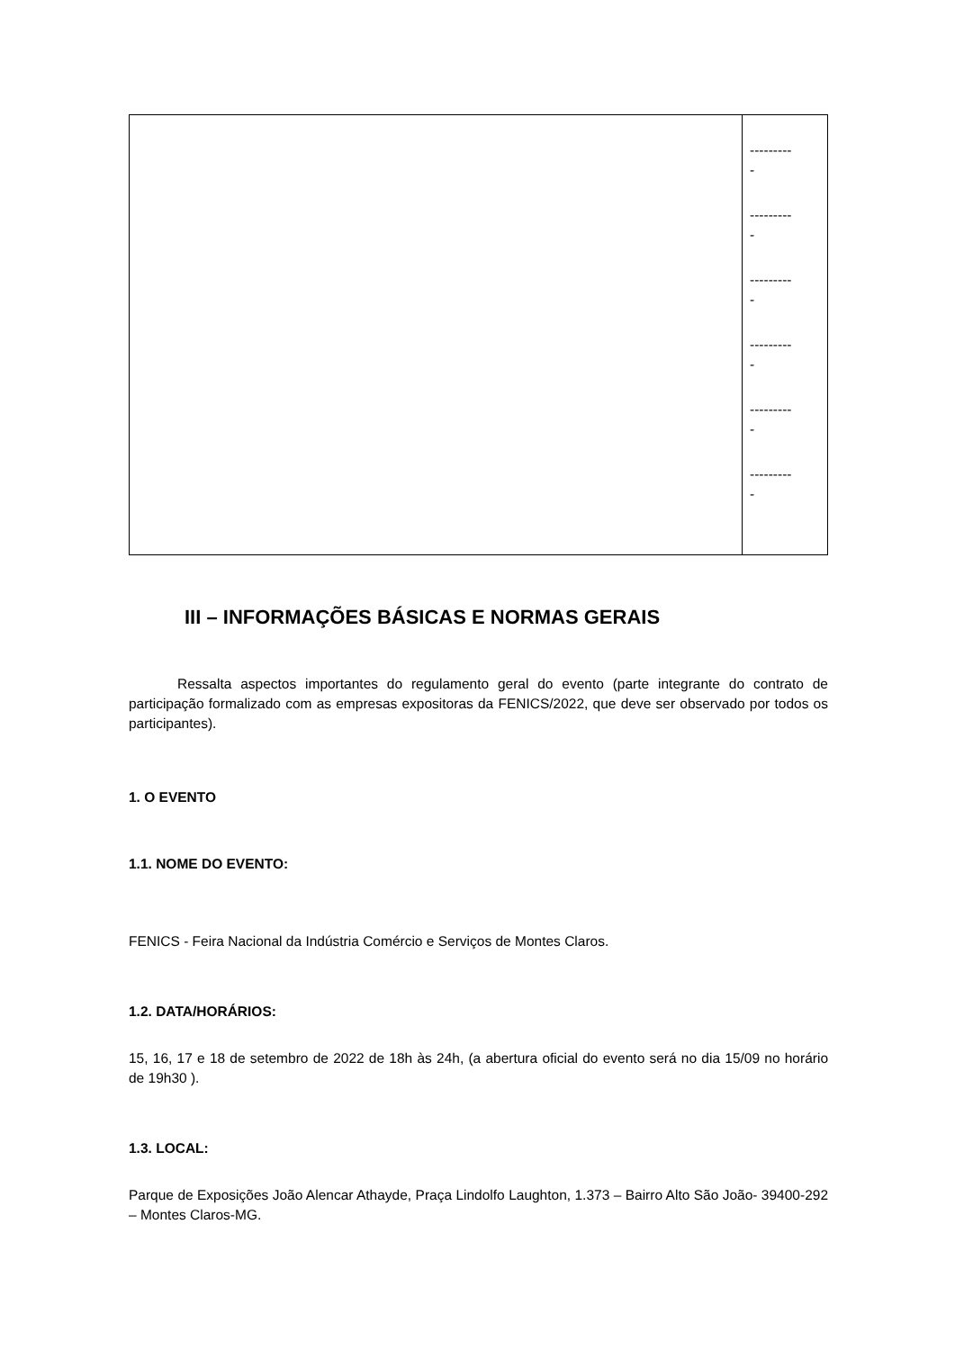| | --------- - --------- - --------- - --------- - --------- - --------- - |
III – INFORMAÇÕES BÁSICAS E NORMAS GERAIS
Ressalta aspectos importantes do regulamento geral do evento (parte integrante do contrato de participação formalizado com as empresas expositoras da FENICS/2022, que deve ser observado por todos os participantes).
1. O EVENTO
1.1. NOME DO EVENTO:
FENICS - Feira Nacional da Indústria Comércio e Serviços de Montes Claros.
1.2. DATA/HORÁRIOS:
15, 16, 17 e 18 de setembro de 2022 de 18h às 24h, (a abertura oficial do evento será no dia 15/09 no horário de 19h30 ).
1.3. LOCAL:
Parque de Exposições João Alencar Athayde, Praça Lindolfo Laughton, 1.373 – Bairro Alto São João- 39400-292 – Montes Claros-MG.